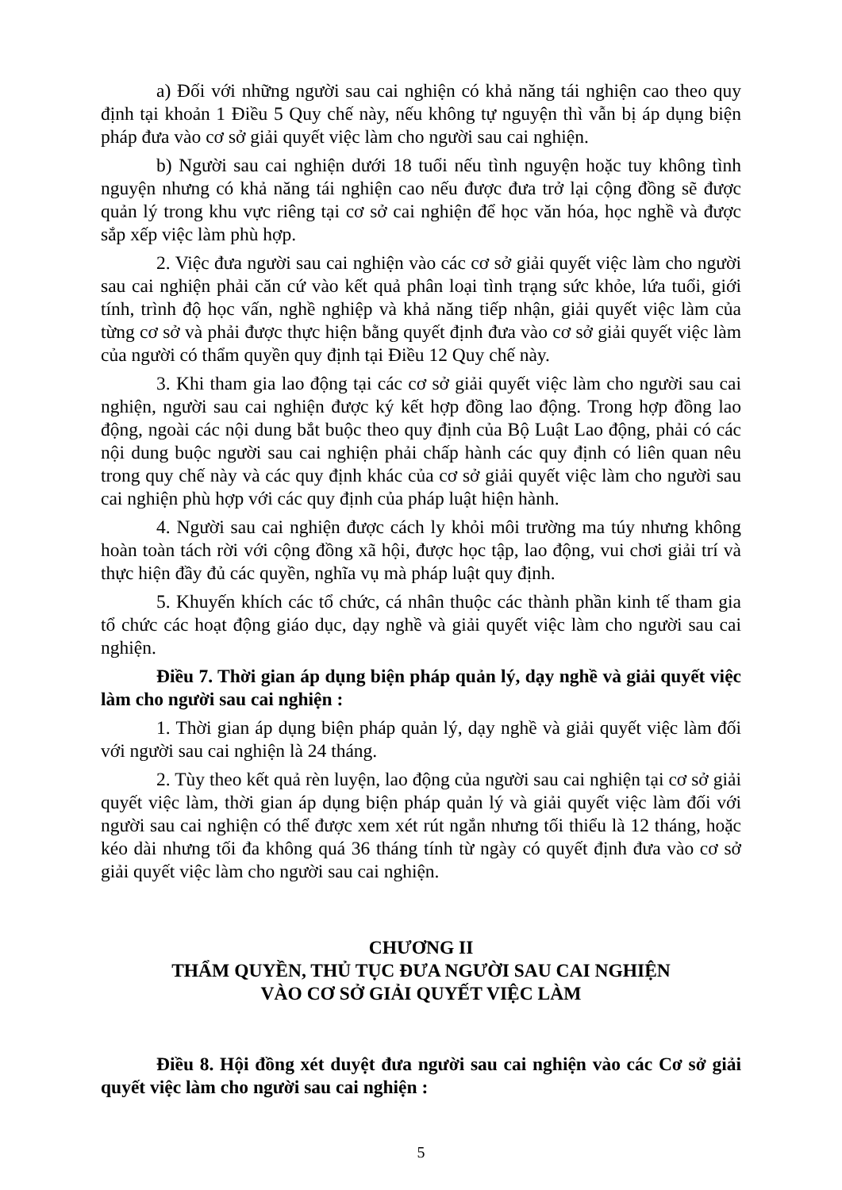a) Đối với những người sau cai nghiện có khả năng tái nghiện cao theo quy định tại khoản 1 Điều 5 Quy chế này, nếu không tự nguyện thì vẫn bị áp dụng biện pháp đưa vào cơ sở giải quyết việc làm cho người sau cai nghiện.
b) Người sau cai nghiện dưới 18 tuổi nếu tình nguyện hoặc tuy không tình nguyện nhưng có khả năng tái nghiện cao nếu được đưa trở lại cộng đồng sẽ được quản lý trong khu vực riêng tại cơ sở cai nghiện để học văn hóa, học nghề và được sắp xếp việc làm phù hợp.
2. Việc đưa người sau cai nghiện vào các cơ sở giải quyết việc làm cho người sau cai nghiện phải căn cứ vào kết quả phân loại tình trạng sức khỏe, lứa tuổi, giới tính, trình độ học vấn, nghề nghiệp và khả năng tiếp nhận, giải quyết việc làm của từng cơ sở và phải được thực hiện bằng quyết định đưa vào cơ sở giải quyết việc làm của người có thẩm quyền quy định tại Điều 12 Quy chế này.
3. Khi tham gia lao động tại các cơ sở giải quyết việc làm cho người sau cai nghiện, người sau cai nghiện được ký kết hợp đồng lao động. Trong hợp đồng lao động, ngoài các nội dung bắt buộc theo quy định của Bộ Luật Lao động, phải có các nội dung buộc người sau cai nghiện phải chấp hành các quy định có liên quan nêu trong quy chế này và các quy định khác của cơ sở giải quyết việc làm cho người sau cai nghiện phù hợp với các quy định của pháp luật hiện hành.
4. Người sau cai nghiện được cách ly khỏi môi trường ma túy nhưng không hoàn toàn tách rời với cộng đồng xã hội, được học tập, lao động, vui chơi giải trí và thực hiện đầy đủ các quyền, nghĩa vụ mà pháp luật quy định.
5. Khuyến khích các tổ chức, cá nhân thuộc các thành phần kinh tế tham gia tổ chức các hoạt động giáo dục, dạy nghề và giải quyết việc làm cho người sau cai nghiện.
Điều 7. Thời gian áp dụng biện pháp quản lý, dạy nghề và giải quyết việc làm cho người sau cai nghiện :
1. Thời gian áp dụng biện pháp quản lý, dạy nghề và giải quyết việc làm đối với người sau cai nghiện là 24 tháng.
2. Tùy theo kết quả rèn luyện, lao động của người sau cai nghiện tại cơ sở giải quyết việc làm, thời gian áp dụng biện pháp quản lý và giải quyết việc làm đối với người sau cai nghiện có thể được xem xét rút ngắn nhưng tối thiểu là 12 tháng, hoặc kéo dài nhưng tối đa không quá 36 tháng tính từ ngày có quyết định đưa vào cơ sở giải quyết việc làm cho người sau cai nghiện.
CHƯƠNG II
THẨM QUYỀN, THỦ TỤC ĐƯA NGƯỜI SAU CAI NGHIỆN
VÀO CƠ SỞ GIẢI QUYẾT VIỆC LÀM
Điều 8. Hội đồng xét duyệt đưa người sau cai nghiện vào các Cơ sở giải quyết việc làm cho người sau cai nghiện :
5